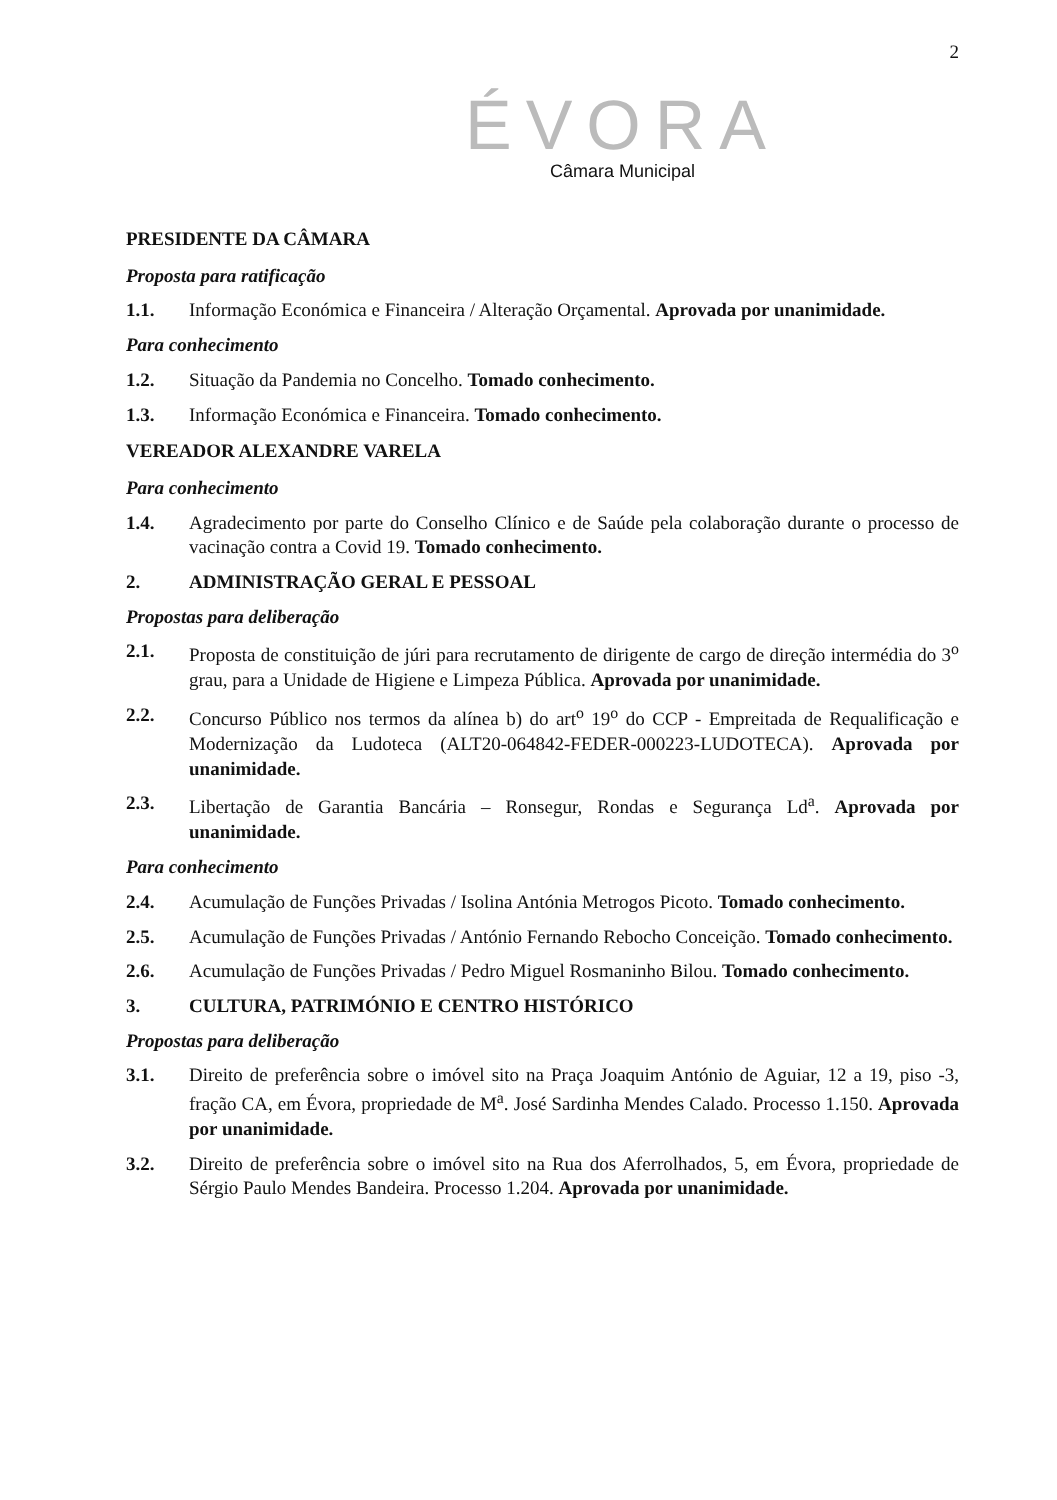2
ÉVORA
Câmara Municipal
PRESIDENTE DA CÂMARA
Proposta para ratificação
1.1. Informação Económica e Financeira / Alteração Orçamental. Aprovada por unanimidade.
Para conhecimento
1.2. Situação da Pandemia no Concelho. Tomado conhecimento.
1.3. Informação Económica e Financeira. Tomado conhecimento.
VEREADOR ALEXANDRE VARELA
Para conhecimento
1.4. Agradecimento por parte do Conselho Clínico e de Saúde pela colaboração durante o processo de vacinação contra a Covid 19. Tomado conhecimento.
2. ADMINISTRAÇÃO GERAL E PESSOAL
Propostas para deliberação
2.1. Proposta de constituição de júri para recrutamento de dirigente de cargo de direção intermédia do 3<sup>o</sup> grau, para a Unidade de Higiene e Limpeza Pública. Aprovada por unanimidade.
2.2. Concurso Público nos termos da alínea b) do art<sup>o</sup> 19<sup>o</sup> do CCP - Empreitada de Requalificação e Modernização da Ludoteca (ALT20-064842-FEDER-000223-LUDOTECA). Aprovada por unanimidade.
2.3. Libertação de Garantia Bancária – Ronsegur, Rondas e Segurança Ld<sup>a</sup>. Aprovada por unanimidade.
Para conhecimento
2.4. Acumulação de Funções Privadas / Isolina Antónia Metrogos Picoto. Tomado conhecimento.
2.5. Acumulação de Funções Privadas / António Fernando Rebocho Conceição. Tomado conhecimento.
2.6. Acumulação de Funções Privadas / Pedro Miguel Rosmaninho Bilou. Tomado conhecimento.
3. CULTURA, PATRIMÓNIO E CENTRO HISTÓRICO
Propostas para deliberação
3.1. Direito de preferência sobre o imóvel sito na Praça Joaquim António de Aguiar, 12 a 19, piso -3, fração CA, em Évora, propriedade de M<sup>a</sup>. José Sardinha Mendes Calado. Processo 1.150. Aprovada por unanimidade.
3.2. Direito de preferência sobre o imóvel sito na Rua dos Aferrolhados, 5, em Évora, propriedade de Sérgio Paulo Mendes Bandeira. Processo 1.204. Aprovada por unanimidade.